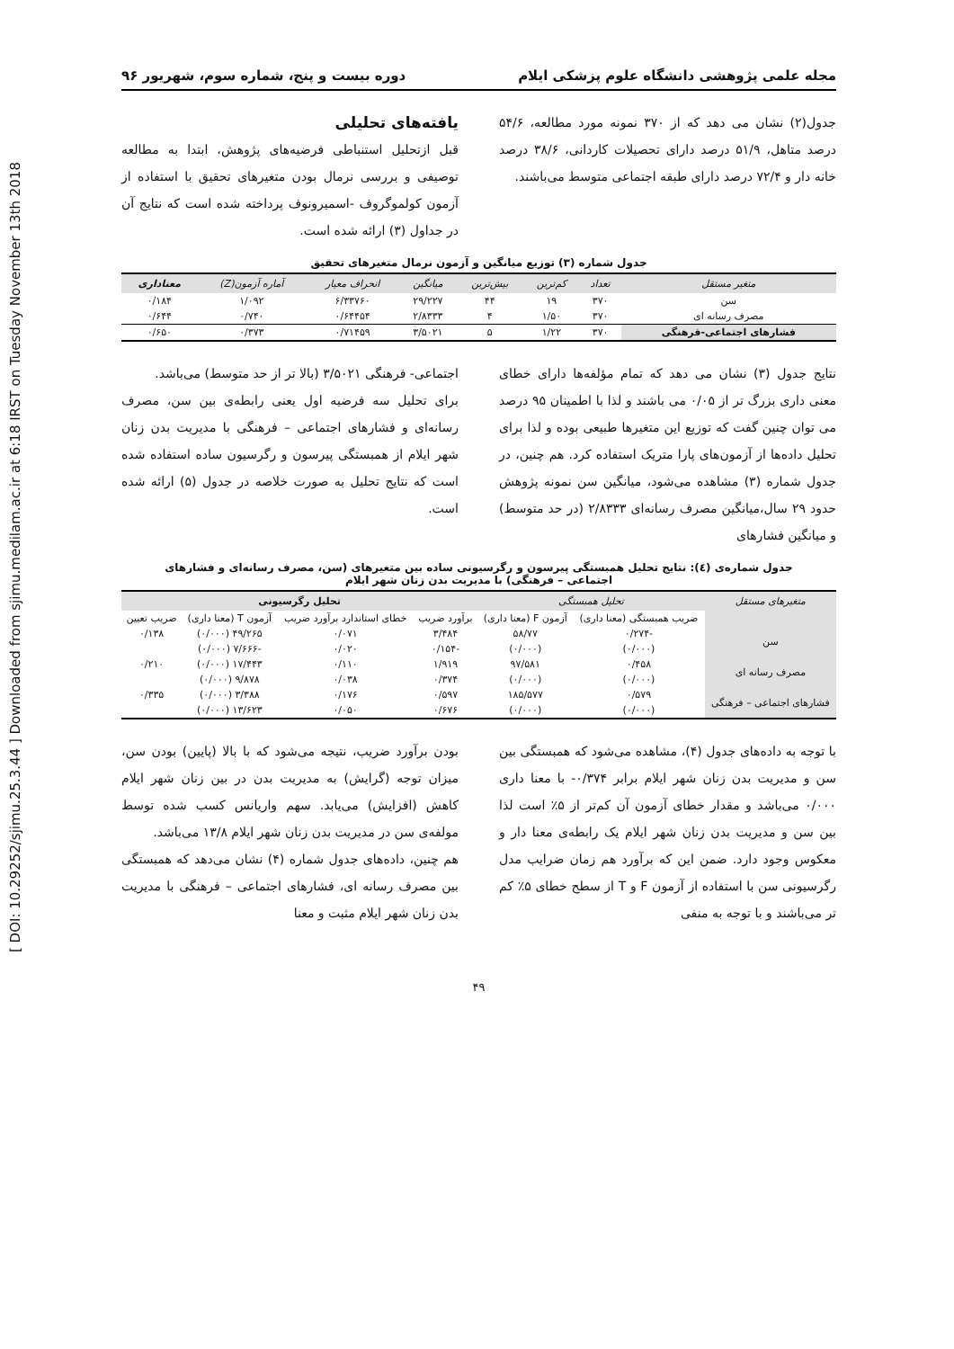[ DOI: 10.29252/sjimu.25.3.44 ] Downloaded from sjimu.medilam.ac.ir at 6:18 IRST on Tuesday November 13th 2018
مجله علمی پژوهشی دانشگاه علوم پزشکی ایلام دوره بیست و پنج، شماره سوم، شهریور ۹۶
جدول(۲) نشان می دهد که از ۳۷۰ نمونه مورد مطالعه، ۵۴/۶ درصد متاهل، ۵۱/۹ درصد دارای تحصیلات کاردانی، ۳۸/۶ درصد خانه دار و ۷۲/۴ درصد دارای طبقه اجتماعی متوسط می‌باشند.
یافته‌های تحلیلی
قبل ازتحلیل استنباطی فرضیه‌های پژوهش، ابتدا به مطالعه توصیفی و بررسی نرمال بودن متغیرهای تحقیق با استفاده از آزمون کولموگروف -اسمیرونوف پرداخته شده است که نتایج آن در جداول (۳) ارائه شده است.
جدول شماره (۳) توزیع میانگین و آزمون نرمال متغیرهای تحقیق
| متغیر مستقل | تعداد | کم‌ترین | بیش‌ترین | میانگین | انحراف معیار | آماره آزمون(Z) | معناداری |
| --- | --- | --- | --- | --- | --- | --- | --- |
| سن | ۳۷۰ | ۱۹ | ۴۴ | ۲۹/۲۲۷ | ۶/۳۳۷۶۰ | ۱/۰۹۲ | ۰/۱۸۴ |
| مصرف رسانه ای | ۳۷۰ | ۱/۵۰ | ۴ | ۲/۸۳۳۳ | ۰/۶۴۴۵۴ | ۰/۷۴۰ | ۰/۶۴۴ |
| فشارهای اجتماعی-فرهنگی | ۳۷۰ | ۱/۲۲ | ۵ | ۳/۵۰۲۱ | ۰/۷۱۴۵۹ | ۰/۳۷۳ | ۰/۶۵۰ |
نتایج جدول (۳) نشان می دهد که تمام مؤلفه‌ها دارای خطای معنی داری بزرگ تر از ۰/۰۵ می باشند و لذا با اطمینان ۹۵ درصد می توان چنین گفت که توزیع این متغیرها طبیعی بوده و لذا برای تحلیل داده‌ها از آزمون‌های پارا متریک استفاده کرد. هم چنین، در جدول شماره (۳) مشاهده می‌شود، میانگین سن نمونه پژوهش حدود ۲۹ سال،میانگین مصرف رسانه‌ای ۲/۸۳۳۳ (در حد متوسط) و میانگین فشارهای
اجتماعی- فرهنگی ۳/۵۰۲۱ (بالا تر از حد متوسط) می‌باشد.
برای تحلیل سه فرضیه اول یعنی رابطه‌ی بین سن، مصرف رسانه‌ای و فشارهای اجتماعی – فرهنگی با مدیریت بدن زنان شهر ایلام از همبستگی پیرسون و رگرسیون ساده استفاده شده است که نتایج تحلیل به صورت خلاصه در جدول (۵) ارائه شده است.
جدول شماره‌ی (٤): نتایج تحلیل همبستگی پیرسون و رگرسیونی ساده بین متغیرهای (سن، مصرف رسانه‌ای و فشارهای
اجتماعی – فرهنگی) با مدیریت بدن زنان شهر ایلام
| متغیرهای مستقل | تحلیل همبستگی | | تحلیل رگرسیونی | | | |
| --- | --- | --- | --- | --- | --- | --- |
| | ضریب همبستگی (معنا داری) | آزمون F (معنا داری) | برآورد ضریب | خطای استاندارد برآورد ضریب | آزمون T (معنا داری) | ضریب تعیین |
| سن | -۰/۲۷۴ | ۵۸/۷۷ | ۳/۴۸۴ | ۰/۰۷۱ | ۴۹/۲۶۵ (۰/۰۰۰) | ۰/۱۳۸ |
| | (۰/۰۰۰) | (۰/۰۰۰) | -۰/۱۵۴ | ۰/۰۲۰ | -۷/۶۶۶ (۰/۰۰۰) | |
| مصرف رسانه ای | ۰/۴۵۸ | ۹۷/۵۸۱ | ۱/۹۱۹ | ۰/۱۱۰ | ۱۷/۴۴۳ (۰/۰۰۰) | ۰/۲۱۰ |
| | (۰/۰۰۰) | (۰/۰۰۰) | ۰/۳۷۴ | ۰/۰۳۸ | ۹/۸۷۸ (۰/۰۰۰) | |
| فشارهای اجتماعی – فرهنگی | ۰/۵۷۹ | ۱۸۵/۵۷۷ | ۰/۵۹۷ | ۰/۱۷۶ | ۳/۳۸۸ (۰/۰۰۰) | ۰/۳۳۵ |
| | (۰/۰۰۰) | (۰/۰۰۰) | ۰/۶۷۶ | ۰/۰۵۰ | ۱۳/۶۲۳ (۰/۰۰۰) | |
با توجه به داده‌های جدول (۴)، مشاهده می‌شود که همبستگی بین سن و مدیریت بدن زنان شهر ایلام برابر ۰/۳۷۴- با معنا داری ۰/۰۰۰ می‌باشد و مقدار خطای آزمون آن کم‌تر از ۵٪ است لذا بین سن و مدیریت بدن زنان شهر ایلام یک رابطه‌ی معنا دار و معکوس وجود دارد. ضمن این که برآورد هم زمان ضرایب مدل رگرسیونی سن با استفاده از آزمون F و T از سطح خطای ۵٪ کم تر می‌باشند و با توجه به منفی
بودن برآورد ضریب، نتیجه می‌شود که با بالا (پایین) بودن سن، میزان توجه (گرایش) به مدیریت بدن در بین زنان شهر ایلام کاهش (افزایش) می‌یابد. سهم واریانس کسب شده توسط مولفه‌ی سن در مدیریت بدن زنان شهر ایلام ۱۳/۸ می‌باشد.
هم چنین، داده‌های جدول شماره (۴) نشان می‌دهد که همبستگی بین مصرف رسانه ای، فشارهای اجتماعی – فرهنگی با مدیریت بدن زنان شهر ایلام مثبت و معنا
۴۹